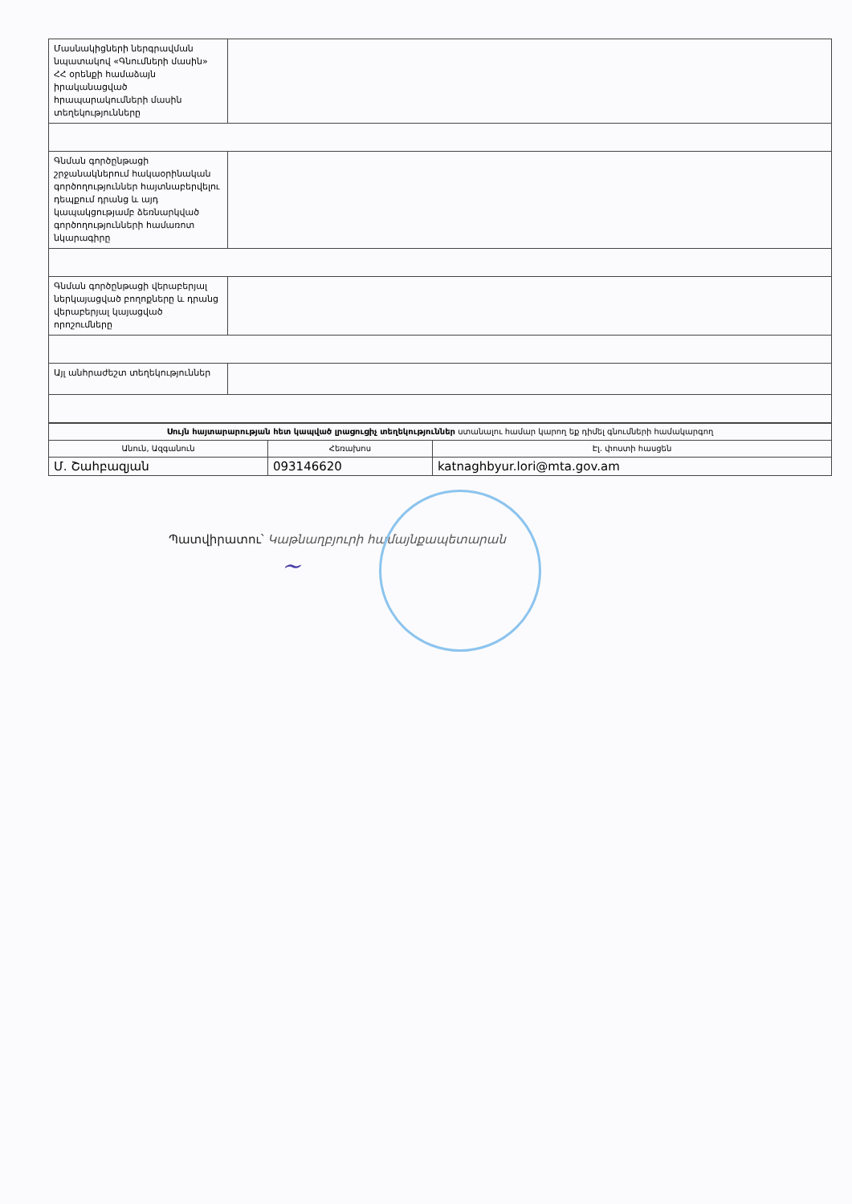| Մասնակիցների ներգրավման նպատակով «Գնումների մասին» ՀՀ օրենքի համաձայն իրականացված հրապարակումների մասին տեղեկությունները | |
| Գնման գործընթացի շրջանակներում հակաօրինական գործողություններ հայտնաբերվելու դեպքում դրանց և այդ կապակցությամբ ձեռնարկված գործողությունների համառոտ նկարագիրը | |
| Գնման գործընթացի վերաբերյալ ներկայացված բողոքները և դրանց վերաբերյալ կայացված որոշումները | |
| Այլ անհրաժեշտ տեղեկություններ | |
| Սույն հայտարարության հետ կապված լրացուցիչ տեղեկություններ ստանալու համար կարող եք դիմել գնումների համակարգող | | |
| --- | --- | --- |
| Անուն, Ազգանուն | Հեռախոս | Էլ. փոստի հասցեն |
| Մ. Շահբազյան | 093146620 | katnaghbyur.lori@mta.gov.am |
Պատվիրատու՝ Կաթնաղբյուրի համայնքապետարան
~